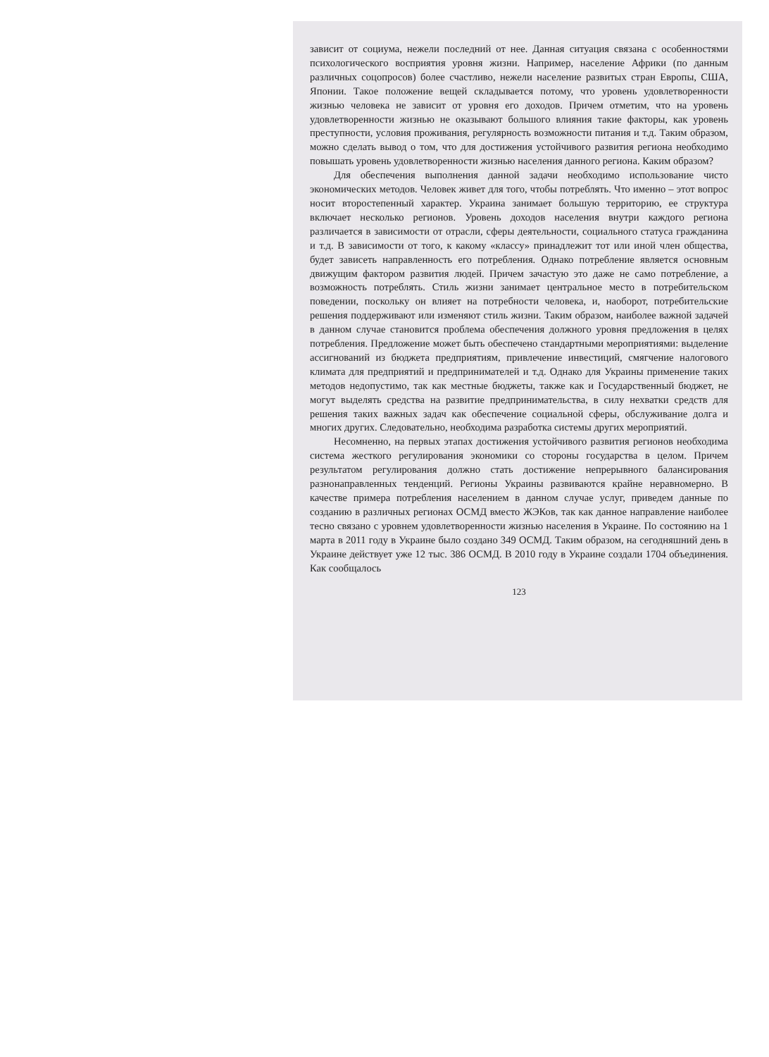зависит от социума, нежели последний от нее. Данная ситуация связана с особенностями психологического восприятия уровня жизни. Например, население Африки (по данным различных соцопросов) более счастливо, нежели население развитых стран Европы, США, Японии. Такое положение вещей складывается потому, что уровень удовлетворенности жизнью человека не зависит от уровня его доходов. Причем отметим, что на уровень удовлетворенности жизнью не оказывают большого влияния такие факторы, как уровень преступности, условия проживания, регулярность возможности питания и т.д. Таким образом, можно сделать вывод о том, что для достижения устойчивого развития региона необходимо повышать уровень удовлетворенности жизнью населения данного региона. Каким образом?
Для обеспечения выполнения данной задачи необходимо использование чисто экономических методов. Человек живет для того, чтобы потреблять. Что именно – этот вопрос носит второстепенный характер. Украина занимает большую территорию, ее структура включает несколько регионов. Уровень доходов населения внутри каждого региона различается в зависимости от отрасли, сферы деятельности, социального статуса гражданина и т.д. В зависимости от того, к какому «классу» принадлежит тот или иной член общества, будет зависеть направленность его потребления. Однако потребление является основным движущим фактором развития людей. Причем зачастую это даже не само потребление, а возможность потреблять. Стиль жизни занимает центральное место в потребительском поведении, поскольку он влияет на потребности человека, и, наоборот, потребительские решения поддерживают или изменяют стиль жизни. Таким образом, наиболее важной задачей в данном случае становится проблема обеспечения должного уровня предложения в целях потребления. Предложение может быть обеспечено стандартными мероприятиями: выделение ассигнований из бюджета предприятиям, привлечение инвестиций, смягчение налогового климата для предприятий и предпринимателей и т.д. Однако для Украины применение таких методов недопустимо, так как местные бюджеты, также как и Государственный бюджет, не могут выделять средства на развитие предпринимательства, в силу нехватки средств для решения таких важных задач как обеспечение социальной сферы, обслуживание долга и многих других. Следовательно, необходима разработка системы других мероприятий.
Несомненно, на первых этапах достижения устойчивого развития регионов необходима система жесткого регулирования экономики со стороны государства в целом. Причем результатом регулирования должно стать достижение непрерывного балансирования разнонаправленных тенденций. Регионы Украины развиваются крайне неравномерно. В качестве примера потребления населением в данном случае услуг, приведем данные по созданию в различных регионах ОСМД вместо ЖЭКов, так как данное направление наиболее тесно связано с уровнем удовлетворенности жизнью населения в Украине. По состоянию на 1 марта в 2011 году в Украине было создано 349 ОСМД. Таким образом, на сегодняшний день в Украине действует уже 12 тыс. 386 ОСМД. В 2010 году в Украине создали 1704 объединения. Как сообщалось
123